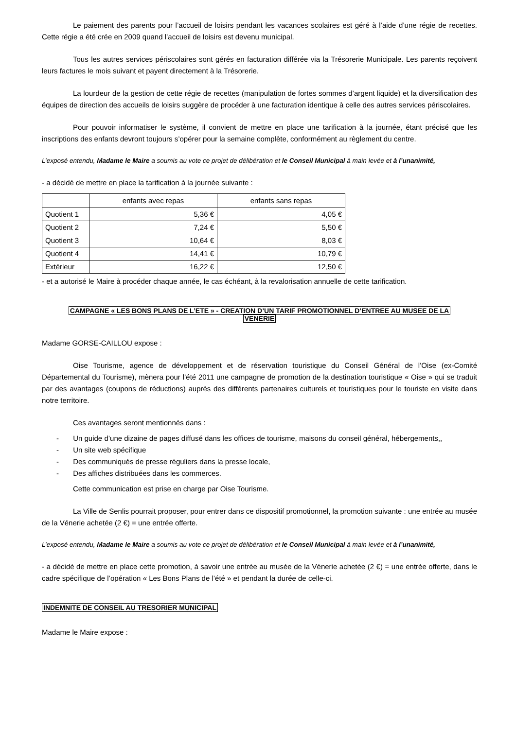Le paiement des parents pour l’accueil de loisirs pendant les vacances scolaires est géré à l’aide d’une régie de recettes. Cette régie a été crée en 2009 quand l’accueil de loisirs est devenu municipal.
Tous les autres services périscolaires sont gérés en facturation différée via la Trésorerie Municipale. Les parents reçoivent leurs factures le mois suivant et payent directement à la Trésorerie.
La lourdeur de la gestion de cette régie de recettes (manipulation de fortes sommes d’argent liquide) et la diversification des équipes de direction des accueils de loisirs suggère de procéder à une facturation identique à celle des autres services périscolaires.
Pour pouvoir informatiser le système, il convient de mettre en place une tarification à la journée, étant précisé que les inscriptions des enfants devront toujours s’opérer pour la semaine complète, conformément au règlement du centre.
L’exposé entendu, Madame le Maire a soumis au vote ce projet de délibération et le Conseil Municipal à main levée et à l’unanimité,
- a décidé de mettre en place la tarification à la journée suivante :
| | enfants avec repas | enfants sans repas |
| --- | --- | --- |
| Quotient 1 | 5,36 € | 4,05 € |
| Quotient 2 | 7,24 € | 5,50 € |
| Quotient 3 | 10,64 € | 8,03 € |
| Quotient 4 | 14,41 € | 10,79 € |
| Extérieur | 16,22 € | 12,50 € |
- et a autorisé le Maire à procéder chaque année, le cas échéant, à la revalorisation annuelle de cette tarification.
CAMPAGNE « LES BONS PLANS DE L’ETE » - CREATION D’UN TARIF PROMOTIONNEL D’ENTREE AU MUSEE DE LA
VENERIE
Madame GORSE-CAILLOU expose :
Oise Tourisme, agence de développement et de réservation touristique du Conseil Général de l’Oise (ex-Comité Départemental du Tourisme), mènera pour l’été 2011 une campagne de promotion de la destination touristique « Oise » qui se traduit par des avantages (coupons de réductions) auprès des différents partenaires culturels et touristiques pour le touriste en visite dans notre territoire.
Ces avantages seront mentionnés dans :
- Un guide d’une dizaine de pages diffusé dans les offices de tourisme, maisons du conseil général, hébergements,,
- Un site web spécifique
- Des communiqués de presse réguliers dans la presse locale,
- Des affiches distribuées dans les commerces.
Cette communication est prise en charge par Oise Tourisme.
La Ville de Senlis pourrait proposer, pour entrer dans ce dispositif promotionnel, la promotion suivante : une entrée au musée de la Vénerie achetée (2 €) = une entrée offerte.
L’exposé entendu, Madame le Maire a soumis au vote ce projet de délibération et le Conseil Municipal à main levée et à l’unanimité,
- a décidé de mettre en place cette promotion, à savoir une entrée au musée de la Vénerie achetée (2 €) = une entrée offerte, dans le cadre spécifique de l’opération « Les Bons Plans de l’été » et pendant la durée de celle-ci.
INDEMNITE DE CONSEIL AU TRESORIER MUNICIPAL
Madame le Maire expose :